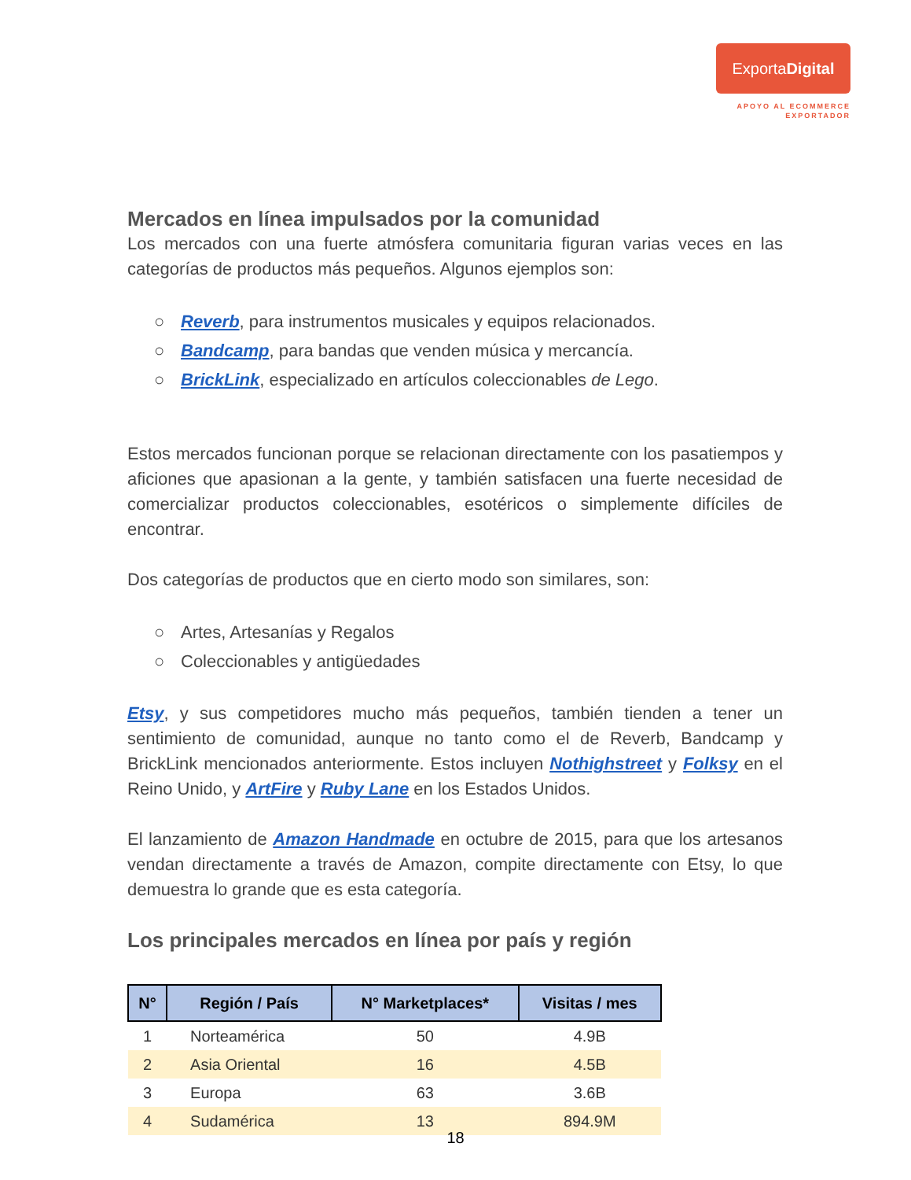ExportaDigital
APOYO AL ECOMMERCE
EXPORTADOR
Mercados en línea impulsados por la comunidad
Los mercados con una fuerte atmósfera comunitaria figuran varias veces en las categorías de productos más pequeños. Algunos ejemplos son:
○ Reverb, para instrumentos musicales y equipos relacionados.
○ Bandcamp, para bandas que venden música y mercancía.
○ BrickLink, especializado en artículos coleccionables de Lego.
Estos mercados funcionan porque se relacionan directamente con los pasatiempos y aficiones que apasionan a la gente, y también satisfacen una fuerte necesidad de comercializar productos coleccionables, esotéricos o simplemente difíciles de encontrar.
Dos categorías de productos que en cierto modo son similares, son:
○ Artes, Artesanías y Regalos
○ Coleccionables y antigüedades
Etsy, y sus competidores mucho más pequeños, también tienden a tener un sentimiento de comunidad, aunque no tanto como el de Reverb, Bandcamp y BrickLink mencionados anteriormente. Estos incluyen Nothighstreet y Folksy en el Reino Unido, y ArtFire y Ruby Lane en los Estados Unidos.
El lanzamiento de Amazon Handmade en octubre de 2015, para que los artesanos vendan directamente a través de Amazon, compite directamente con Etsy, lo que demuestra lo grande que es esta categoría.
Los principales mercados en línea por país y región
| N° | Región / País | N° Marketplaces* | Visitas / mes |
| --- | --- | --- | --- |
| 1 | Norteamérica | 50 | 4.9B |
| 2 | Asia Oriental | 16 | 4.5B |
| 3 | Europa | 63 | 3.6B |
| 4 | Sudamérica | 13 | 894.9M |
18